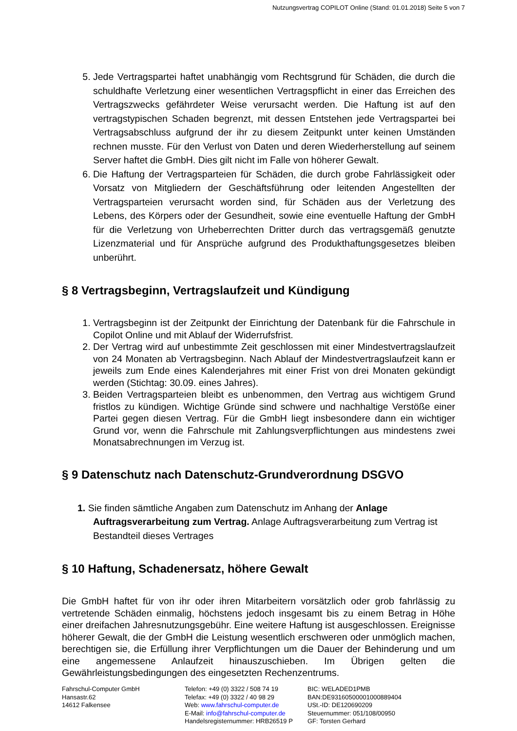Nutzungsvertrag COPILOT Online (Stand: 01.01.2018) Seite 5 von 7
5. Jede Vertragspartei haftet unabhängig vom Rechtsgrund für Schäden, die durch die schuldhafte Verletzung einer wesentlichen Vertragspflicht in einer das Erreichen des Vertragszwecks gefährdeter Weise verursacht werden. Die Haftung ist auf den vertragstypischen Schaden begrenzt, mit dessen Entstehen jede Vertragspartei bei Vertragsabschluss aufgrund der ihr zu diesem Zeitpunkt unter keinen Umständen rechnen musste. Für den Verlust von Daten und deren Wiederherstellung auf seinem Server haftet die GmbH. Dies gilt nicht im Falle von höherer Gewalt.
6. Die Haftung der Vertragsparteien für Schäden, die durch grobe Fahrlässigkeit oder Vorsatz von Mitgliedern der Geschäftsführung oder leitenden Angestellten der Vertragsparteien verursacht worden sind, für Schäden aus der Verletzung des Lebens, des Körpers oder der Gesundheit, sowie eine eventuelle Haftung der GmbH für die Verletzung von Urheberrechten Dritter durch das vertragsgemäß genutzte Lizenzmaterial und für Ansprüche aufgrund des Produkthaftungsgesetzes bleiben unberührt.
§ 8 Vertragsbeginn, Vertragslaufzeit und Kündigung
1. Vertragsbeginn ist der Zeitpunkt der Einrichtung der Datenbank für die Fahrschule in Copilot Online und mit Ablauf der Widerrufsfrist.
2. Der Vertrag wird auf unbestimmte Zeit geschlossen mit einer Mindestvertragslaufzeit von 24 Monaten ab Vertragsbeginn. Nach Ablauf der Mindestvertragslaufzeit kann er jeweils zum Ende eines Kalenderjahres mit einer Frist von drei Monaten gekündigt werden (Stichtag: 30.09. eines Jahres).
3. Beiden Vertragsparteien bleibt es unbenommen, den Vertrag aus wichtigem Grund fristlos zu kündigen. Wichtige Gründe sind schwere und nachhaltige Verstöße einer Partei gegen diesen Vertrag. Für die GmbH liegt insbesondere dann ein wichtiger Grund vor, wenn die Fahrschule mit Zahlungsverpflichtungen aus mindestens zwei Monatsabrechnungen im Verzug ist.
§ 9 Datenschutz nach Datenschutz-Grundverordnung DSGVO
1. Sie finden sämtliche Angaben zum Datenschutz im Anhang der Anlage Auftragsverarbeitung zum Vertrag. Anlage Auftragsverarbeitung zum Vertrag ist Bestandteil dieses Vertrages
§ 10 Haftung, Schadenersatz, höhere Gewalt
Die GmbH haftet für von ihr oder ihren Mitarbeitern vorsätzlich oder grob fahrlässig zu vertretende Schäden einmalig, höchstens jedoch insgesamt bis zu einem Betrag in Höhe einer dreifachen Jahresnutzungsgebühr. Eine weitere Haftung ist ausgeschlossen. Ereignisse höherer Gewalt, die der GmbH die Leistung wesentlich erschweren oder unmöglich machen, berechtigen sie, die Erfüllung ihrer Verpflichtungen um die Dauer der Behinderung und um eine angemessene Anlaufzeit hinauszuschieben. Im Übrigen gelten die Gewährleistungsbedingungen des eingesetzten Rechenzentrums.
Fahrschul-Computer GmbH
Hansastr.62
14612 Falkensee
Telefon: +49 (0) 3322 / 508 74 19
Telefax: +49 (0) 3322 / 40 98 29
Web: www.fahrschul-computer.de
E-Mail: info@fahrschul-computer.de
Handelsregisternummer: HRB26519 P
BIC: WELADED1PMB
BAN:DE93160500001000889404
USt.-ID: DE120690209
Steuernummer: 051/108/00950
GF: Torsten Gerhard